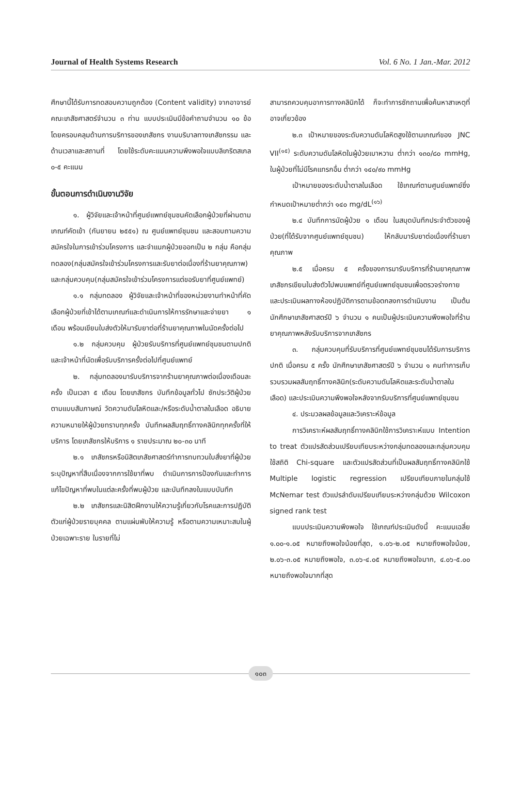Journal of Health Systems Research Vol. 6 No. 1 Jan.-Mar. 2012
ศึกษานี้ได้รับการทดสอบความถูกต้อง (Content validity) จากอาจารย์คณะเภสัชศาสตร์จำนวน ๓ ท่าน แบบประเมินมีข้อคำถามจำนวน ๑๐ ข้อ โดยครอบคลุมด้านการบริการของเภสัชกร งานบริบาลทางเภสัชกรรม และด้านเวลาและสถานที่ โดยใช้ระดับคะแนนความพึงพอใจแบบลิเกริตสเกล ๐-๕ คะแนน
ขั้นตอนการดำเนินงานวิจัย
๑. ผู้วิจัยและเจ้าหน้าที่ศูนย์แพทย์ชุมชนคัดเลือกผู้ป่วยที่ผ่านตามเกณฑ์คัดเข้า (กันยายน ๒๕๕๑) ณ ศูนย์แพทย์ชุมชน และสอบถามความสมัครใจในการเข้าร่วมโครงการ และจำแนกผู้ป่วยออกเป็น ๒ กลุ่ม คือกลุ่มทดลอง(กลุ่มสมัครใจเข้าร่วมโครงการและรับยาต่อเนื่องที่ร้านยาคุณภาพ) และกลุ่มควบคุม(กลุ่มสมัครใจเข้าร่วมโครงการแต่ขอรับยาที่ศูนย์แพทย์)
๑.๑ กลุ่มทดลอง ผู้วิจัยและเจ้าหน้าที่ของหน่วยงานทำหน้าที่คัดเลือกผู้ป่วยที่เข้าได้ตามเกณฑ์และดำเนินการให้การรักษาและจ่ายยา ๑ เดือน พร้อมเขียนใบส่งตัวให้มารับยาต่อที่ร้านยาคุณภาพในนัดครั้งต่อไป
๑.๒ กลุ่มควบคุม ผู้ป่วยรับบริการที่ศูนย์แพทย์ชุมชนตามปกติ และเจ้าหน้าที่นัดเพื่อรับบริการครั้งต่อไปที่ศูนย์แพทย์
๒. กลุ่มทดลองมารับบริการจากร้านยาคุณภาพต่อเนื่องเดือนละครั้ง เป็นเวลา ๕ เดือน โดยเภสัชกร บันทึกข้อมูลทั่วไป ซักประวัติผู้ป่วยตามแบบสัมภาษณ์ วัดความดันโลหิตและ/หรือระดับน้ำตาลในเลือด อธิบายความหมายให้ผู้ป่วยทราบทุกครั้ง บันทึกผลสัมฤทธิ์ทางคลินิกทุกครั้งที่ให้บริการ โดยเภสัชกรให้บริการ ๑ รายประมาณ ๒๐-๓๐ นาที
๒.๑ เภสัชกรหรือนิสิตเภสัชศาสตร์ทำการทบทวนใบสั่งยาที่ผู้ป่วยระบุปัญหาที่สืบเนื่องจากการใช้ยาที่พบ ดำเนินการการป้องกันและทำการแก้ไขปัญหาที่พบในแต่ละครั้งที่พบผู้ป่วย และบันทึกลงในแบบบันทึก
๒.๒ เภสัชกรและนิสิตฝึกงานให้ความรู้เกี่ยวกับโรคและการปฏิบัติตัวแก่ผู้ป่วยรายบุคคล ตามแผ่นพับให้ความรู้ หรือตามความเหมาะสมในผู้ป่วยเฉพาะราย ในรายที่ไม่
สามารถควบคุมอาการทางคลินิกได้ ก็จะทำการซักถามเพื่อค้นหาสาเหตุที่อาจเกี่ยวข้อง
๒.๓ เป้าหมายของระดับความดันโลหิตสูงใช้ตามเกณฑ์ของ JNC VII<sup>(๑๕)</sup> ระดับความดันโลหิตในผู้ป่วยเบาหวาน ต่ำกว่า ๑๓๐/๘๐ mmHg, ในผู้ป่วยที่ไม่มีโรคแทรกอื่น ต่ำกว่า ๑๔๐/๙๐ mmHg
เป้าหมายของระดับน้ำตาลในเลือด ใช้เกณฑ์ตามศูนย์แพทย์ซึ่งกำหนดเป้าหมายต่ำกว่า ๑๔๐ mg/dL<sup>(๑๖)</sup>
๒.๔ บันทึกการนัดผู้ป่วย ๑ เดือน ในสมุดบันทึกประจำตัวของผู้ป่วย(ที่ได้รับจากศูนย์แพทย์ชุมชน) ให้กลับมารับยาต่อเนื่องที่ร้านยาคุณภาพ
๒.๕ เมื่อครบ ๕ ครั้งของการมารับบริการที่ร้านยาคุณภาพ เภสัชกรเขียนใบส่งตัวไปพบแพทย์ที่ศูนย์แพทย์ชุมชนเพื่อตรวจร่างกาย และประเมินผลทางห้องปฏิบัติการตามข้อตกลงการดำเนินงาน เป็นต้น นักศึกษาเภสัชศาสตร์ปี ๖ จำนวน ๑ คนเป็นผู้ประเมินความพึงพอใจที่ร้านยาคุณภาพหลังรับบริการจากเภสัชกร
๓. กลุ่มควบคุมที่รับบริการที่ศูนย์แพทย์ชุมชนได้รับการบริการปกติ เมื่อครบ ๕ ครั้ง นักศึกษาเภสัชศาสตร์ปี ๖ จำนวน ๑ คนทำการเก็บรวบรวมผลสัมฤทธิ์ทางคลินิก(ระดับความดันโลหิตและระดับน้ำตาลในเลือด) และประเมินความพึงพอใจหลังจากรับบริการที่ศูนย์แพทย์ชุมชน
๔. ประมวลผลข้อมูลและวิเคราะห์ข้อมูล
การวิเคราะห์ผลสัมฤทธิ์ทางคลินิกใช้การวิเคราะห์แบบ Intention to treat ตัวแปรสัดส่วนเปรียบเทียบระหว่างกลุ่มทดลองและกลุ่มควบคุม ใช้สถิติ Chi-square และตัวแปรสัดส่วนที่เป็นผลสัมฤทธิ์ทางคลินิกใช้ Multiple logistic regression เปรียบเทียบภายในกลุ่มใช้ McNemar test ตัวแปรลำดับเปรียบเทียบระหว่างกลุ่มด้วย Wilcoxon signed rank test
แบบประเมินความพึงพอใจ ใช้เกณฑ์ประเมินดังนี้ คะแนนเฉลี่ย ๑.๐๐-๑.๐๕ หมายถึงพอใจน้อยที่สุด, ๑.๐๖-๒.๐๕ หมายถึงพอใจน้อย, ๒.๐๖-๓.๐๕ หมายถึงพอใจ, ๓.๐๖-๔.๐๕ หมายถึงพอใจมาก, ๔.๐๖-๕.๐๐ หมายถึงพอใจมากที่สุด
๑๐๓